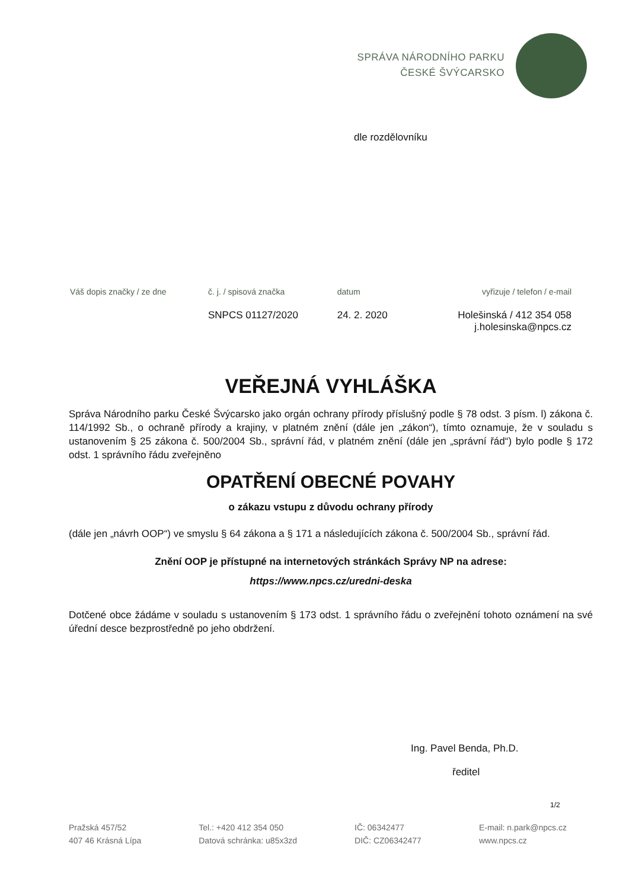SPRÁVA NÁRODNÍHO PARKU
ČESKÉ ŠVÝCARSKO
dle rozdělovníku
| Váš dopis značky / ze dne | č. j. / spisová značka | datum | vyřizuje / telefon / e-mail |
| | SNPCS 01127/2020 | 24. 2. 2020 | Holešinská / 412 354 058 j.holesinska@npcs.cz |
VEŘEJNÁ VYHLÁŠKA
Správa Národního parku České Švýcarsko jako orgán ochrany přírody příslušný podle § 78 odst. 3 písm. l) zákona č. 114/1992 Sb., o ochraně přírody a krajiny, v platném znění (dále jen „zákon“), tímto oznamuje, že v souladu s ustanovením § 25 zákona č. 500/2004 Sb., správní řád, v platném znění (dále jen „správní řád“) bylo podle § 172 odst. 1 správního řádu zveřejněno
OPATŘENÍ OBECNÉ POVAHY
o zákazu vstupu z důvodu ochrany přírody
(dále jen „návrh OOP“) ve smyslu § 64 zákona a § 171 a následujících zákona č. 500/2004 Sb., správní řád.
Znění OOP je přístupné na internetových stránkách Správy NP na adrese:
https://www.npcs.cz/uredni-deska
Dotčené obce žádáme v souladu s ustanovením § 173 odst. 1 správního řádu o zveřejnění tohoto oznámení na své úřední desce bezprostředně po jeho obdržení.
Ing. Pavel Benda, Ph.D.
ředitel
1/2
Pražská 457/52
407 46 Krásná Lípa
Tel.: +420 412 354 050
Datová schránka: u85x3zd
IČ: 06342477
DIČ: CZ06342477
E-mail: n.park@npcs.cz
www.npcs.cz